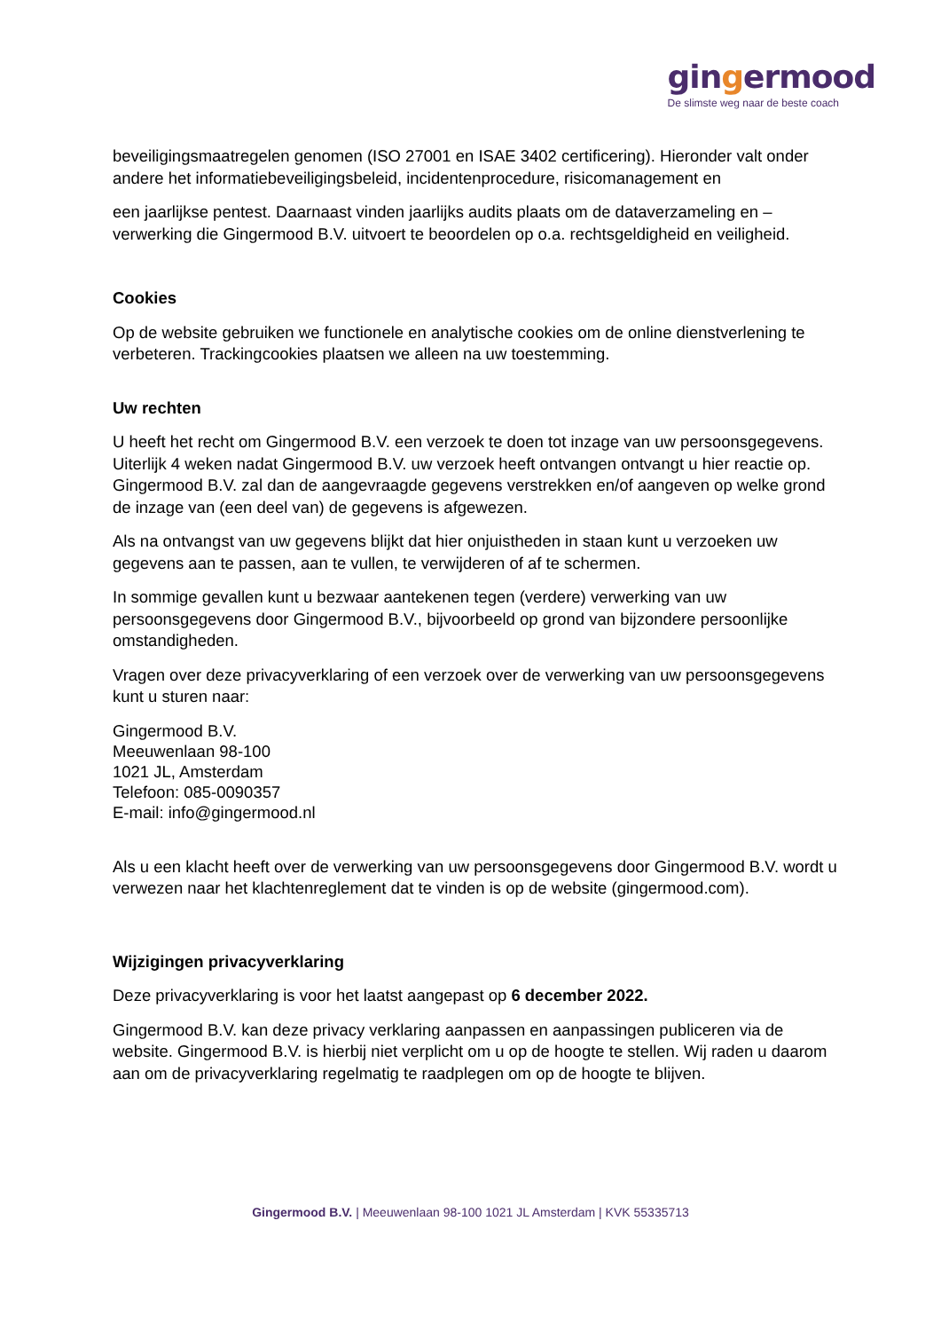gingermood
De slimste weg naar de beste coach
beveiligingsmaatregelen genomen (ISO 27001 en ISAE 3402 certificering). Hieronder valt onder andere het informatiebeveiligingsbeleid, incidentenprocedure, risicomanagement en
een jaarlijkse pentest. Daarnaast vinden jaarlijks audits plaats om de dataverzameling en –verwerking die Gingermood B.V. uitvoert te beoordelen op o.a. rechtsgeldigheid en veiligheid.
Cookies
Op de website gebruiken we functionele en analytische cookies om de online dienstverlening te verbeteren. Trackingcookies plaatsen we alleen na uw toestemming.
Uw rechten
U heeft het recht om Gingermood B.V. een verzoek te doen tot inzage van uw persoonsgegevens. Uiterlijk 4 weken nadat Gingermood B.V. uw verzoek heeft ontvangen ontvangt u hier reactie op. Gingermood B.V. zal dan de aangevraagde gegevens verstrekken en/of aangeven op welke grond de inzage van (een deel van) de gegevens is afgewezen.
Als na ontvangst van uw gegevens blijkt dat hier onjuistheden in staan kunt u verzoeken uw gegevens aan te passen, aan te vullen, te verwijderen of af te schermen.
In sommige gevallen kunt u bezwaar aantekenen tegen (verdere) verwerking van uw persoonsgegevens door Gingermood B.V., bijvoorbeeld op grond van bijzondere persoonlijke omstandigheden.
Vragen over deze privacyverklaring of een verzoek over de verwerking van uw persoonsgegevens kunt u sturen naar:
Gingermood B.V.
Meeuwenlaan 98-100
1021 JL, Amsterdam
Telefoon: 085-0090357
E-mail: info@gingermood.nl
Als u een klacht heeft over de verwerking van uw persoonsgegevens door Gingermood B.V. wordt u verwezen naar het klachtenreglement dat te vinden is op de website (gingermood.com).
Wijzigingen privacyverklaring
Deze privacyverklaring is voor het laatst aangepast op 6 december 2022.
Gingermood B.V. kan deze privacy verklaring aanpassen en aanpassingen publiceren via de website. Gingermood B.V. is hierbij niet verplicht om u op de hoogte te stellen. Wij raden u daarom aan om de privacyverklaring regelmatig te raadplegen om op de hoogte te blijven.
Gingermood B.V. | Meeuwenlaan 98-100 1021 JL Amsterdam | KVK 55335713